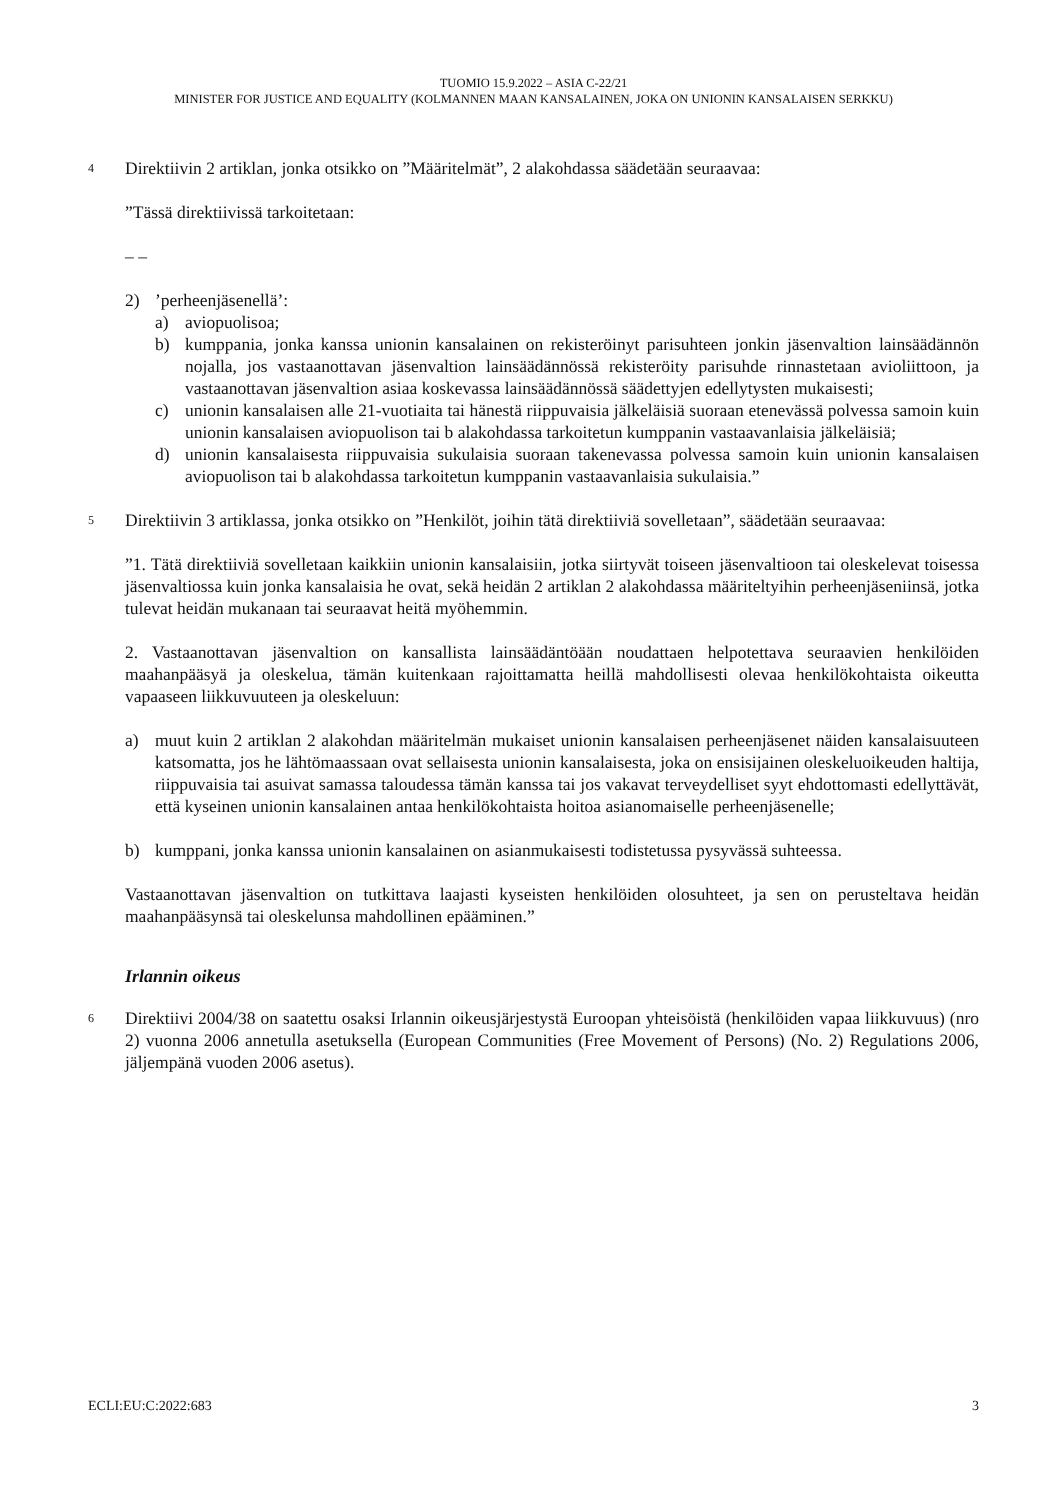TUOMIO 15.9.2022 – ASIA C-22/21
MINISTER FOR JUSTICE AND EQUALITY (KOLMANNEN MAAN KANSALAINEN, JOKA ON UNIONIN KANSALAISEN SERKKU)
4
Direktiivin 2 artiklan, jonka otsikko on ”Määritelmät”, 2 alakohdassa säädetään seuraavaa:
”Tässä direktiivissä tarkoitetaan:
– –
2)’perheenjäsenellä’:
a) aviopuolisoa;
b) kumppania, jonka kanssa unionin kansalainen on rekisteröinyt parisuhteen jonkin jäsenvaltion lainsäädännön nojalla, jos vastaanottavan jäsenvaltion lainsäädännössä rekisteröity parisuhde rinnastetaan avioliittoon, ja vastaanottavan jäsenvaltion asiaa koskevassa lainsäädännössä säädettyjen edellytysten mukaisesti;
c) unionin kansalaisen alle 21-vuotiaita tai hänestä riippuvaisia jälkeläisiä suoraan etenevässä polvessa samoin kuin unionin kansalaisen aviopuolison tai b alakohdassa tarkoitetun kumppanin vastaavanlaisia jälkeläisiä;
d) unionin kansalaisesta riippuvaisia sukulaisia suoraan takenevassa polvessa samoin kuin unionin kansalaisen aviopuolison tai b alakohdassa tarkoitetun kumppanin vastaavanlaisia sukulaisia.”
5
Direktiivin 3 artiklassa, jonka otsikko on ”Henkilöt, joihin tätä direktiiviä sovelletaan”, säädetään seuraavaa:
”1. Tätä direktiiviä sovelletaan kaikkiin unionin kansalaisiin, jotka siirtyvät toiseen jäsenvaltioon tai oleskelevat toisessa jäsenvaltiossa kuin jonka kansalaisia he ovat, sekä heidän 2 artiklan 2 alakohdassa määriteltyihin perheenjäseniinsä, jotka tulevat heidän mukanaan tai seuraavat heitä myöhemmin.
2. Vastaanottavan jäsenvaltion on kansallista lainsäädäntöään noudattaen helpotettava seuraavien henkilöiden maahanpääsyä ja oleskelua, tämän kuitenkaan rajoittamatta heillä mahdollisesti olevaa henkilökohtaista oikeutta vapaaseen liikkuvuuteen ja oleskeluun:
a) muut kuin 2 artiklan 2 alakohdan määritelmän mukaiset unionin kansalaisen perheenjäsenet näiden kansalaisuuteen katsomatta, jos he lähtömaassaan ovat sellaisesta unionin kansalaisesta, joka on ensisijainen oleskeluoikeuden haltija, riippuvaisia tai asuivat samassa taloudessa tämän kanssa tai jos vakavat terveydelliset syyt ehdottomasti edellyttävät, että kyseinen unionin kansalainen antaa henkilökohtaista hoitoa asianomaiselle perheenjäsenelle;
b) kumppani, jonka kanssa unionin kansalainen on asianmukaisesti todistetussa pysyvässä suhteessa.
Vastaanottavan jäsenvaltion on tutkittava laajasti kyseisten henkilöiden olosuhteet, ja sen on perusteltava heidän maahanpääsynsä tai oleskelunsa mahdollinen epääminen.”
Irlannin oikeus
6
Direktiivi 2004/38 on saatettu osaksi Irlannin oikeusjärjestystä Euroopan yhteisöistä (henkilöiden vapaa liikkuvuus) (nro 2) vuonna 2006 annetulla asetuksella (European Communities (Free Movement of Persons) (No. 2) Regulations 2006, jäljempänä vuoden 2006 asetus).
ECLI:EU:C:2022:683 3